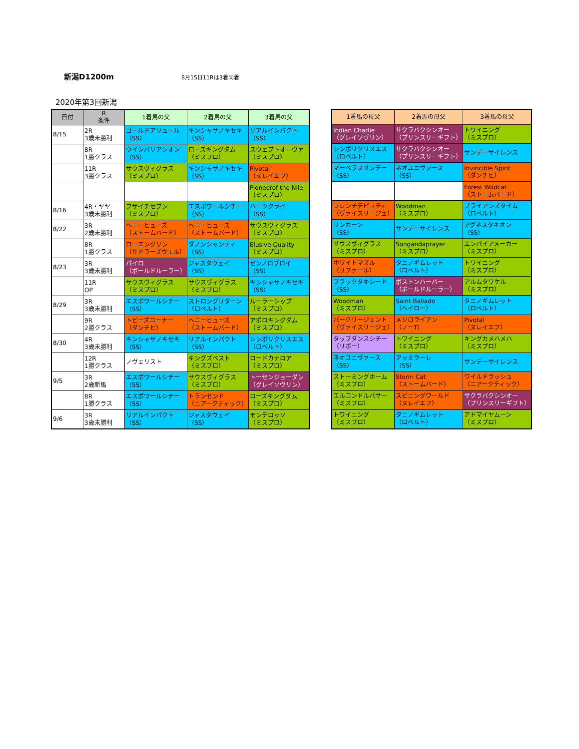新潟D1200m
8月15日11Rは3着同着
2020年第3回新潟
| 日付 | R 条件 | 1着馬の父 | 2着馬の父 | 3着馬の父 |
| --- | --- | --- | --- | --- |
| 8/15 | 2R 3歳未勝利 | ゴールドアリュール （SS） | キンシャサノキセキ （SS） | リアルインパクト （SS） |
| | 8R 1勝クラス | ウインバリアシオン （SS） | ローズキングダム （ミスプロ） | スウェプトオーヴァ （ミスプロ） |
| | 11R 3勝クラス | サウスヴィグラス （ミスプロ） | キンシャサノキセキ （SS） | Pivotal （ヌレイエフ） |
| | | | | Pioneerof the Nile （ミスプロ） |
| 8/16 | 4R・ヤヤ 3歳未勝利 | フサイチセブン （ミスプロ） | エスポワールシチー （SS） | ハーツクライ （SS） |
| 8/22 | 3R 2歳未勝利 | ヘニーヒューズ （ストームバード） | ヘニーヒューズ （ストームバード） | サウスヴィグラス （ミスプロ） |
| | 8R 1勝クラス | ローエングリン （サドラーズウェル） | ダノンシャンティ （SS） | Elusive Quality （ミスプロ） |
| 8/23 | 3R 3歳未勝利 | パイロ （ボールドルーラー） | ジャスタウェイ （SS） | ゼンノロブロイ （SS） |
| | 11R OP | サウスヴィグラス （ミスプロ） | サウスヴィグラス （ミスプロ） | キンシャサノキセキ （SS） |
| 8/29 | 3R 3歳未勝利 | エスポワールシチー （SS） | ストロングリターン （ロベルト） | ルーラーシップ （ミスプロ） |
| | 9R 2勝クラス | トビーズコーナー （ダンチヒ） | ヘニーヒューズ （ストームバード） | アポロキングダム （ミスプロ） |
| 8/30 | 4R 3歳未勝利 | キンシャサノキセキ （SS） | リアルインパクト （SS） | シンボリクリスエス （ロベルト） |
| | 12R 1勝クラス | ノヴェリスト | キングズベスト （ミスプロ） | ロードカナロア （ミスプロ） |
| 9/5 | 3R 2歳新馬 | エスポワールシチー （SS） | サウスヴィグラス （ミスプロ） | トーセンジョーダン （グレイソヴリン） |
| | 8R 1勝クラス | エスポワールシチー （SS） | トランセンド （ニアークティック） | ローズキングダム （ミスプロ） |
| 9/6 | 3R 3歳未勝利 | リアルインパクト （SS） | ジャスタウェイ （SS） | モンテロッソ （ミスプロ） |
| 1着馬の母父 | 2着馬の母父 | 3着馬の母父 |
| --- | --- | --- |
| Indian Charlie （グレイソヴリン） | サクラバクシンオー （プリンスリーギフト） | トワイニング （ミスプロ） |
| シンボリクリスエス （ロベルト） | サクラバクシンオー （プリンスリーギフト） | サンデーサイレンス |
| マーベラスサンデー （SS） | ネオユニヴァース （SS） | Invincible Spirit （ダンチヒ） |
| | | Forest Wildcat （ストームバード） |
| フレンチデピュティ （ヴァイスリージェ） | Woodman （ミスプロ） | ブライアンズタイム （ロベルト） |
| リンカーン （SS） | サンデーサイレンス | アグネスタキオン （SS） |
| サウスヴィグラス （ミスプロ） | Songandaprayer （ミスプロ） | エンパイアメーカー （ミスプロ） |
| ホワイトマズル （リファール） | タニノギムレット （ロベルト） | トワイニング （ミスプロ） |
| ブラックタキシード （SS） | ボストンハーバー （ボールドルーラー） | アルムタワケル （ミスプロ） |
| Woodman （ミスプロ） | Saint Ballado （ヘイロー） | タニノギムレット （ロベルト） |
| パークリージェント （ヴァイスリージェ） | メジロライアン （ノーT） | Pivotal （ヌレイエフ） |
| タップダンスシチー （リボー） | トワイニング （ミスプロ） | キングカメハメハ （ミスプロ） |
| ネオユニヴァース （SS） | アッミラーレ （SS） | サンデーサイレンス |
| ストーミングホーム （ミスプロ） | Storm Cat （ストームバード） | ワイルドラッシュ （ニアークティック） |
| エルコンドルパサー （ミスプロ） | スピニングワールド （ヌレイエフ） | サクラバクシンオー （プリンスリーギフト） |
| トワイニング （ミスプロ） | タニノギムレット （ロベルト） | アドマイヤムーン （ミスプロ） |